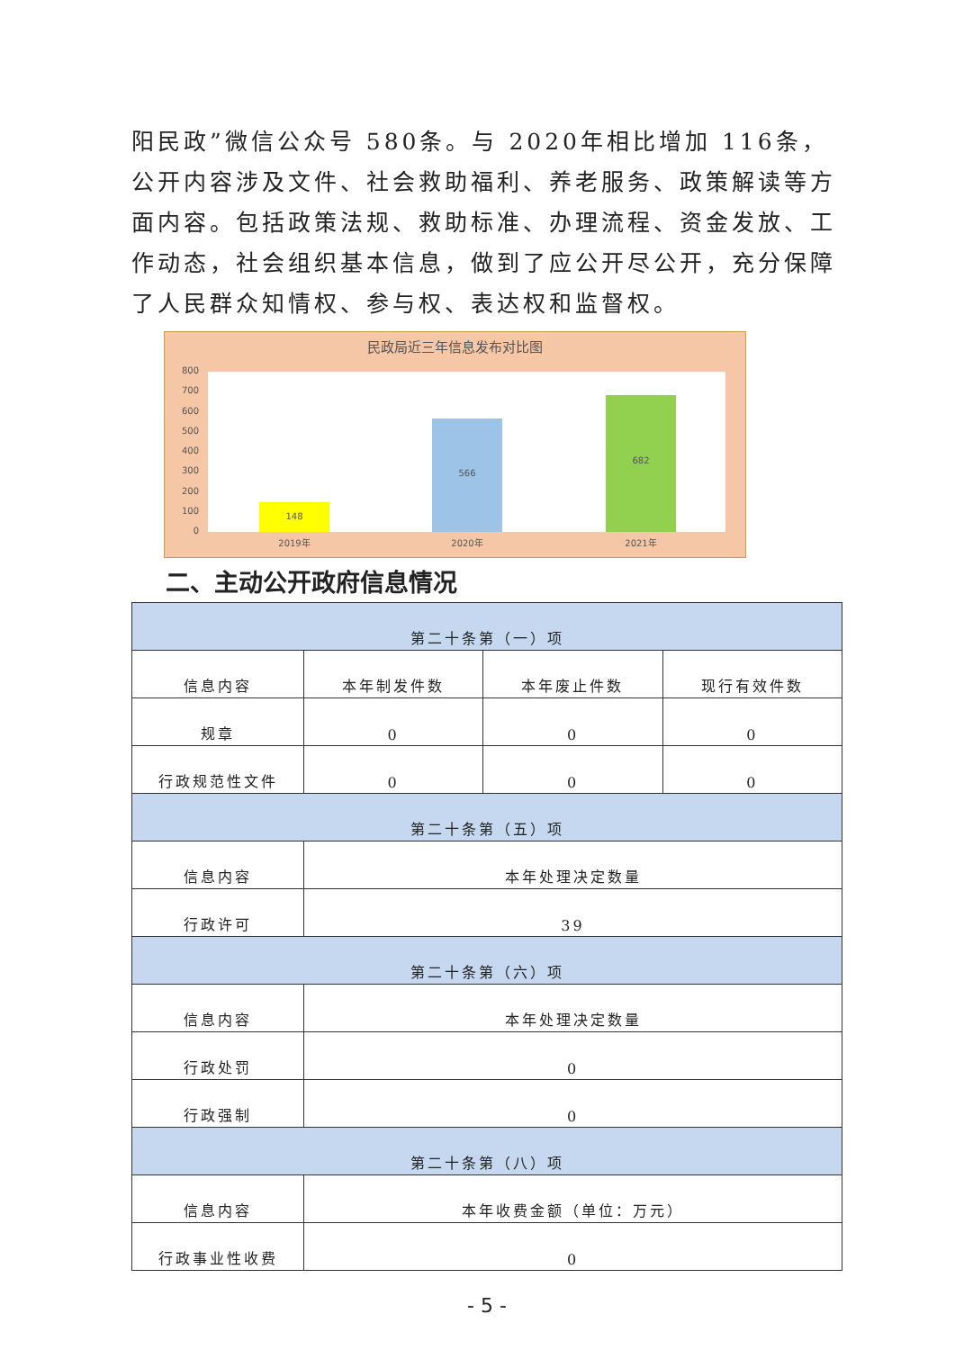阳民政”微信公众号 580条。与 2020年相比增加 116条，公开内容涉及文件、社会救助福利、养老服务、政策解读等方面内容。包括政策法规、救助标准、办理流程、资金发放、工作动态，社会组织基本信息，做到了应公开尽公开，充分保障了人民群众知情权、参与权、表达权和监督权。
民政局近三年信息发布对比图
800
700
600
500
400
300
200
100
0
148
566
682
2019年
2020年
2021年
二、主动公开政府信息情况
| 第二十条第（一）项 | | | |
| 信息内容 | 本年制发件数 | 本年废止件数 | 现行有效件数 |
| 规章 | 0 | 0 | 0 |
| 行政规范性文件 | 0 | 0 | 0 |
| 第二十条第（五）项 | | | |
| 信息内容 | 本年处理决定数量 | | |
| 行政许可 | 39 | | |
| 第二十条第（六）项 | | | |
| 信息内容 | 本年处理决定数量 | | |
| 行政处罚 | 0 | | |
| 行政强制 | 0 | | |
| 第二十条第（八）项 | | | |
| 信息内容 | 本年收费金额（单位：万元） | | |
| 行政事业性收费 | 0 | | |
- 5 -